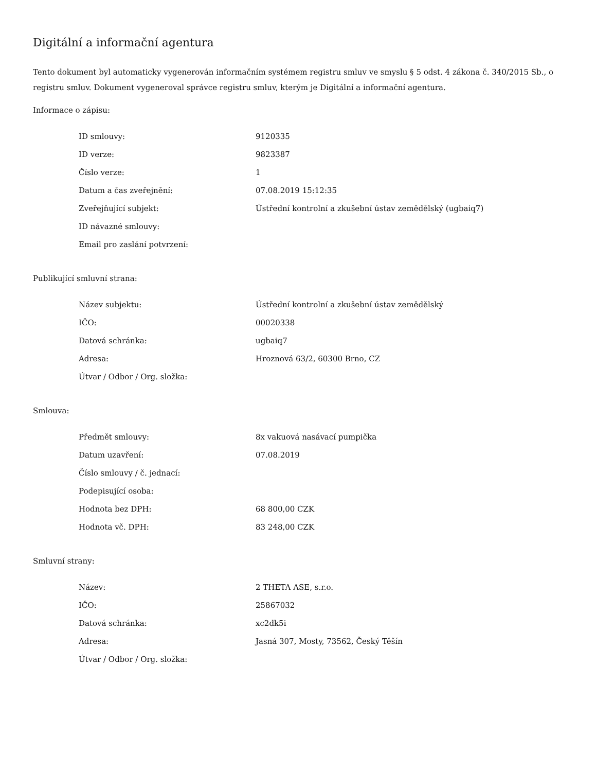Digitální a informační agentura
Tento dokument byl automaticky vygenerován informačním systémem registru smluv ve smyslu § 5 odst. 4 zákona č. 340/2015 Sb., o registru smluv. Dokument vygeneroval správce registru smluv, kterým je Digitální a informační agentura.
Informace o zápisu:
| ID smlouvy: | 9120335 |
| ID verze: | 9823387 |
| Číslo verze: | 1 |
| Datum a čas zveřejnění: | 07.08.2019 15:12:35 |
| Zveřejňující subjekt: | Ústřední kontrolní a zkušební ústav zemědělský (ugbaiq7) |
| ID návazné smlouvy: | |
| Email pro zaslání potvrzení: | |
Publikující smluvní strana:
| Název subjektu: | Ústřední kontrolní a zkušební ústav zemědělský |
| IČO: | 00020338 |
| Datová schránka: | ugbaiq7 |
| Adresa: | Hroznová 63/2, 60300 Brno, CZ |
| Útvar / Odbor / Org. složka: | |
Smlouva:
| Předmět smlouvy: | 8x vakuová nasávací pumpička |
| Datum uzavření: | 07.08.2019 |
| Číslo smlouvy / č. jednací: | |
| Podepisující osoba: | |
| Hodnota bez DPH: | 68 800,00 CZK |
| Hodnota vč. DPH: | 83 248,00 CZK |
Smluvní strany:
| Název: | 2 THETA ASE, s.r.o. |
| IČO: | 25867032 |
| Datová schránka: | xc2dk5i |
| Adresa: | Jasná 307, Mosty, 73562, Český Těšín |
| Útvar / Odbor / Org. složka: | |